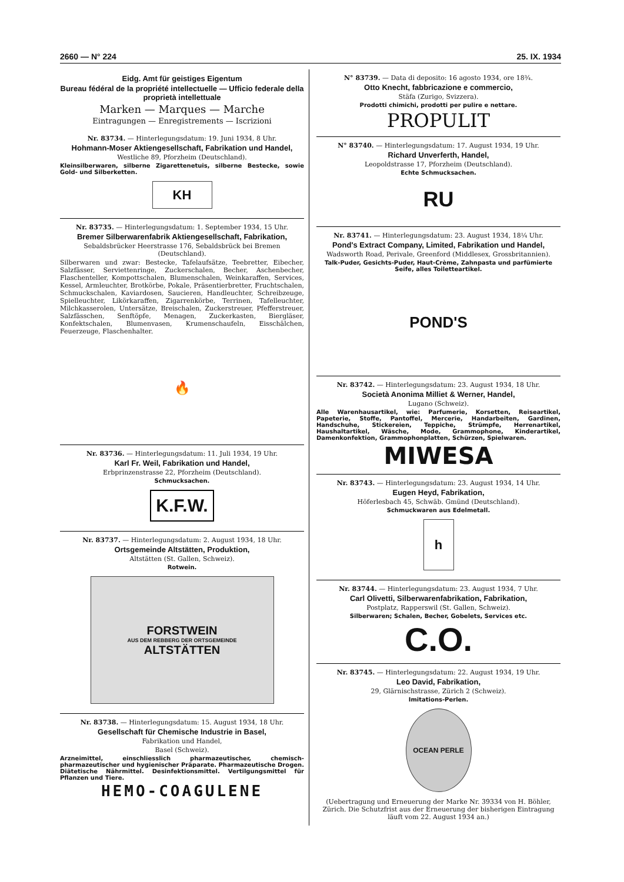2660 — N° 224 25. IX. 1934
Eidg. Amt für geistiges Eigentum
Bureau fédéral de la propriété intellectuelle — Ufficio federale della proprietà intellettuale
Marken — Marques — Marche
Eintragungen — Enregistrements — Iscrizioni
Nr. 83734. — Hinterlegungsdatum: 19. Juni 1934, 8 Uhr.
Hohmann-Moser Aktiengesellschaft, Fabrikation und Handel,
Westliche 89, Pforzheim (Deutschland).
Kleinsilberwaren, silberne Zigarettenetuis, silberne Bestecke, sowie Gold- und Silberketten.
KH
Nr. 83735. — Hinterlegungsdatum: 1. September 1934, 15 Uhr.
Bremer Silberwarenfabrik Aktiengesellschaft, Fabrikation,
Sebaldsbrücker Heerstrasse 176, Sebaldsbrück bei Bremen (Deutschland).
Silberwaren und zwar: Bestecke, Tafelaufsätze, Teebretter, Eibecher, Salzfässer, Serviettenringe, Zuckerschalen, Becher, Aschenbecher, Flaschenteller, Kompottschalen, Blumenschalen, Weinkaraffen, Services, Kessel, Armleuchter, Brotkörbe, Pokale, Präsentierbretter, Fruchtschalen, Schmuckschalen, Kaviardosen, Saucieren, Handleuchter, Schreibzeuge, Spielleuchter, Likörkaraffen, Zigarrenkörbe, Terrinen, Tafelleuchter, Milchkasserolen, Untersätze, Breischalen, Zuckerstreuer, Pfefferstreuer, Salzfässchen, Senftöpfe, Menagen, Zuckerkasten, Biergläser, Konfektschalen, Blumenvasen, Krumenschaufeln, Eisschälchen, Feuerzeuge, Flaschenhalter.
🔥
Nr. 83736. — Hinterlegungsdatum: 11. Juli 1934, 19 Uhr.
Karl Fr. Weil, Fabrikation und Handel,
Erbprinzenstrasse 22, Pforzheim (Deutschland).
Schmucksachen.
K.F.W.
Nr. 83737. — Hinterlegungsdatum: 2. August 1934, 18 Uhr.
Ortsgemeinde Altstätten, Produktion,
Altstätten (St. Gallen, Schweiz).
Rotwein.
FORSTWEIN
AUS DEM REBBERG DER ORTSGEMEINDE
ALTSTÄTTEN
Nr. 83738. — Hinterlegungsdatum: 15. August 1934, 18 Uhr.
Gesellschaft für Chemische Industrie in Basel,
Fabrikation und Handel,
Basel (Schweiz).
Arzneimittel, einschliesslich pharmazeutischer, chemisch-pharmazeutischer und hygienischer Präparate. Pharmazeutische Drogen. Diätetische Nährmittel. Desinfektionsmittel. Vertilgungsmittel für Pflanzen und Tiere.
HEMO-COAGULENE
N° 83739. — Data di deposito: 16 agosto 1934, ore 18¾.
Otto Knecht, fabbricazione e commercio,
Stäfa (Zurigo, Svizzera).
Prodotti chimichi, prodotti per pulire e nettare.
PROPULIT
N° 83740. — Hinterlegungsdatum: 17. August 1934, 19 Uhr.
Richard Unverferth, Handel,
Leopoldstrasse 17, Pforzheim (Deutschland).
Echte Schmucksachen.
RU
Nr. 83741. — Hinterlegungsdatum: 23. August 1934, 18¼ Uhr.
Pond's Extract Company, Limited, Fabrikation und Handel,
Wadsworth Road, Perivale, Greenford (Middlesex, Grossbritannien).
Talk-Puder, Gesichts-Puder, Haut-Crème, Zahnpasta und parfümierte Seife, alles Toiletteartikel.
POND'S
Nr. 83742. — Hinterlegungsdatum: 23. August 1934, 18 Uhr.
Società Anonima Milliet & Werner, Handel,
Lugano (Schweiz).
Alle Warenhausartikel, wie: Parfumerie, Korsetten, Reiseartikel, Papeterie, Stoffe, Pantoffel, Mercerie, Handarbeiten, Gardinen, Handschuhe, Stickereien, Teppiche, Strümpfe, Herrenartikel, Haushaltartikel, Wäsche, Mode, Grammophone, Kinderartikel, Damenkonfektion, Grammophonplatten, Schürzen, Spielwaren.
MIWESA
Nr. 83743. — Hinterlegungsdatum: 23. August 1934, 14 Uhr.
Eugen Heyd, Fabrikation,
Höferlesbach 45, Schwäb. Gmünd (Deutschland).
Schmuckwaren aus Edelmetall.
h
Nr. 83744. — Hinterlegungsdatum: 23. August 1934, 7 Uhr.
Carl Olivetti, Silberwarenfabrikation, Fabrikation,
Postplatz, Rapperswil (St. Gallen, Schweiz).
Silberwaren; Schalen, Becher, Gobelets, Services etc.
C.O.
Nr. 83745. — Hinterlegungsdatum: 22. August 1934, 19 Uhr.
Leo David, Fabrikation,
29, Glärnischstrasse, Zürich 2 (Schweiz).
Imitations-Perlen.
OCEAN PERLE
(Uebertragung und Erneuerung der Marke Nr. 39334 von H. Böhler, Zürich. Die Schutzfrist aus der Erneuerung der bisherigen Eintragung läuft vom 22. August 1934 an.)